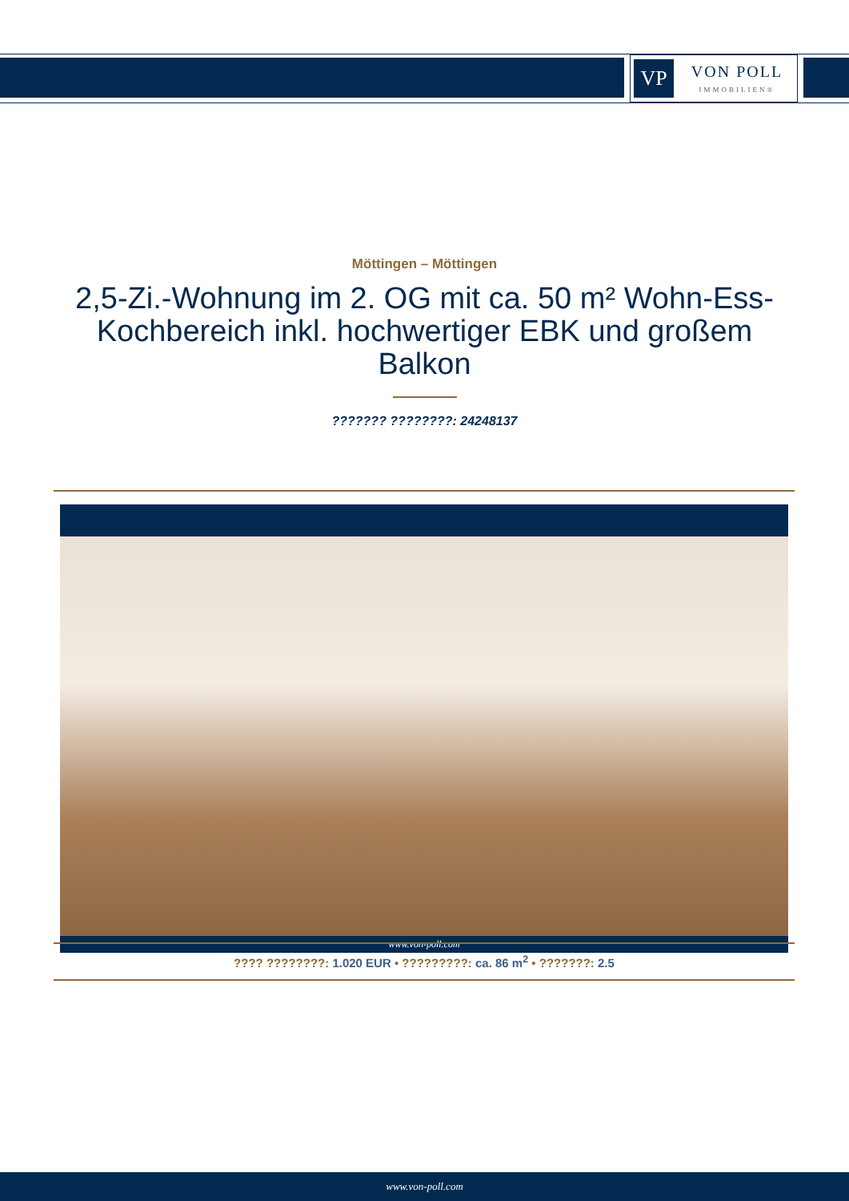VP
VON POLL
IMMOBILIEN®
Möttingen – Möttingen
2,5-Zi.-Wohnung im 2. OG mit ca. 50 m² Wohn-Ess-Kochbereich inkl. hochwertiger EBK und großem Balkon
??????? ????????: 24248137
www.von-poll.com
???? ????????: 1.020 EUR • ?????????: ca. 86 m<sup>2</sup> • ???????: 2.5
www.von-poll.com